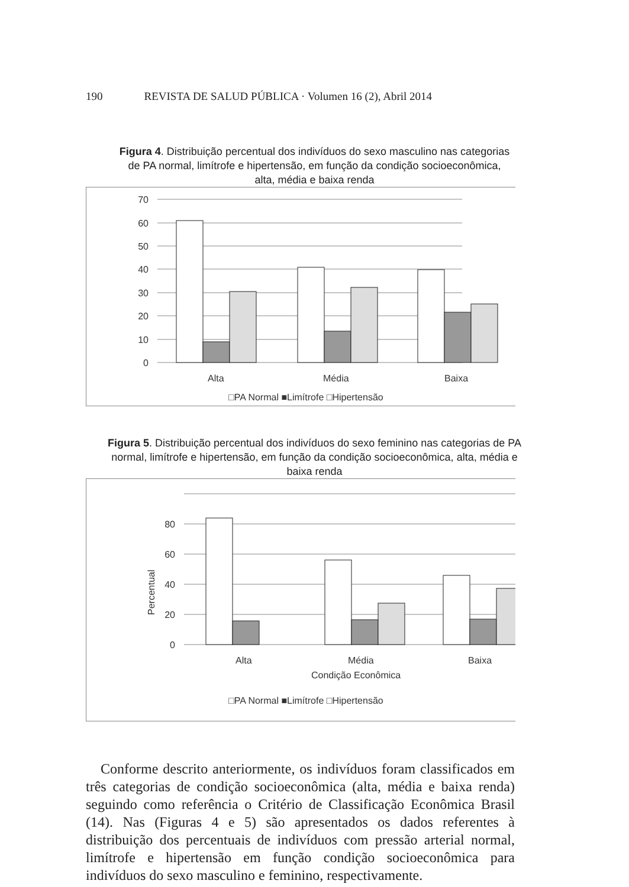190 REVISTA DE SALUD PÚBLICA · Volumen 16 (2), Abril 2014
Figura 4. Distribuição percentual dos indivíduos do sexo masculino nas categorias de PA normal, limítrofe e hipertensão, em função da condição socioeconômica, alta, média e baixa renda
70
60
50
40
30
20
10
0
Alta
Média
Baixa
□PA Normal ■Limítrofe □Hipertensão
Figura 5. Distribuição percentual dos indivíduos do sexo feminino nas categorias de PA normal, limítrofe e hipertensão, em função da condição socioeconômica, alta, média e baixa renda
80
60
40
20
0
Percentual
Alta
Média
Baixa
Condição Econômica
□PA Normal ■Limítrofe □Hipertensão
Conforme descrito anteriormente, os indivíduos foram classificados em três categorias de condição socioeconômica (alta, média e baixa renda) seguindo como referência o Critério de Classificação Econômica Brasil (14). Nas (Figuras 4 e 5) são apresentados os dados referentes à distribuição dos percentuais de indivíduos com pressão arterial normal, limítrofe e hipertensão em função condição socioeconômica para indivíduos do sexo masculino e feminino, respectivamente.